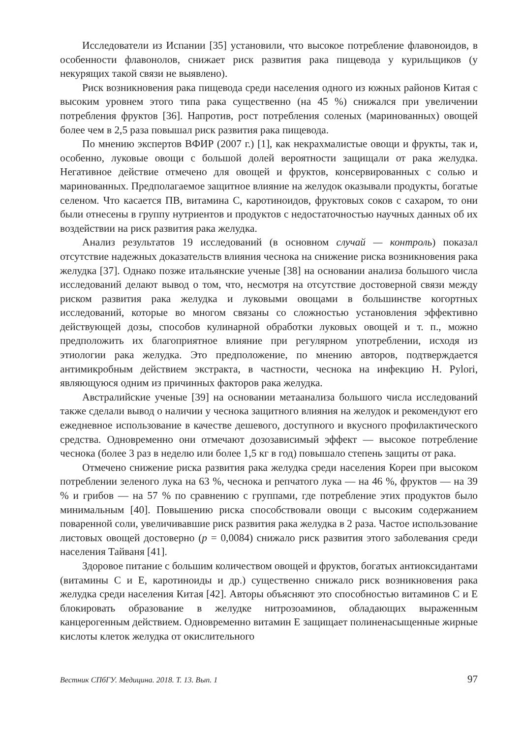Исследователи из Испании [35] установили, что высокое потребление флавоноидов, в особенности флавонолов, снижает риск развития рака пищевода у курильщиков (у некурящих такой связи не выявлено).
Риск возникновения рака пищевода среди населения одного из южных районов Китая с высоким уровнем этого типа рака существенно (на 45 %) снижался при увеличении потребления фруктов [36]. Напротив, рост потребления соленых (маринованных) овощей более чем в 2,5 раза повышал риск развития рака пищевода.
По мнению экспертов ВФИР (2007 г.) [1], как некрахмалистые овощи и фрукты, так и, особенно, луковые овощи с большой долей вероятности защищали от рака желудка. Негативное действие отмечено для овощей и фруктов, консервированных с солью и маринованных. Предполагаемое защитное влияние на желудок оказывали продукты, богатые селеном. Что касается ПВ, витамина С, каротиноидов, фруктовых соков с сахаром, то они были отнесены в группу нутриентов и продуктов с недостаточностью научных данных об их воздействии на риск развития рака желудка.
Анализ результатов 19 исследований (в основном случай — контроль) показал отсутствие надежных доказательств влияния чеснока на снижение риска возникновения рака желудка [37]. Однако позже итальянские ученые [38] на основании анализа большого числа исследований делают вывод о том, что, несмотря на отсутствие достоверной связи между риском развития рака желудка и луковыми овощами в большинстве когортных исследований, которые во многом связаны со сложностью установления эффективно действующей дозы, способов кулинарной обработки луковых овощей и т. п., можно предположить их благоприятное влияние при регулярном употреблении, исходя из этиологии рака желудка. Это предположение, по мнению авторов, подтверждается антимикробным действием экстракта, в частности, чеснока на инфекцию H. Pylori, являющуюся одним из причинных факторов рака желудка.
Австралийские ученые [39] на основании метаанализа большого числа исследований также сделали вывод о наличии у чеснока защитного влияния на желудок и рекомендуют его ежедневное использование в качестве дешевого, доступного и вкусного профилактического средства. Одновременно они отмечают дозозависимый эффект — высокое потребление чеснока (более 3 раз в неделю или более 1,5 кг в год) повышало степень защиты от рака.
Отмечено снижение риска развития рака желудка среди населения Кореи при высоком потреблении зеленого лука на 63 %, чеснока и репчатого лука — на 46 %, фруктов — на 39 % и грибов — на 57 % по сравнению с группами, где потребление этих продуктов было минимальным [40]. Повышению риска способствовали овощи с высоким содержанием поваренной соли, увеличивавшие риск развития рака желудка в 2 раза. Частое использование листовых овощей достоверно (p = 0,0084) снижало риск развития этого заболевания среди населения Тайваня [41].
Здоровое питание с большим количеством овощей и фруктов, богатых антиоксидантами (витамины С и Е, каротиноиды и др.) существенно снижало риск возникновения рака желудка среди населения Китая [42]. Авторы объясняют это способностью витаминов С и Е блокировать образование в желудке нитрозоаминов, обладающих выраженным канцерогенным действием. Одновременно витамин Е защищает полиненасыщенные жирные кислоты клеток желудка от окислительного
Вестник СПбГУ. Медицина. 2018. Т. 13. Вып. 1 97